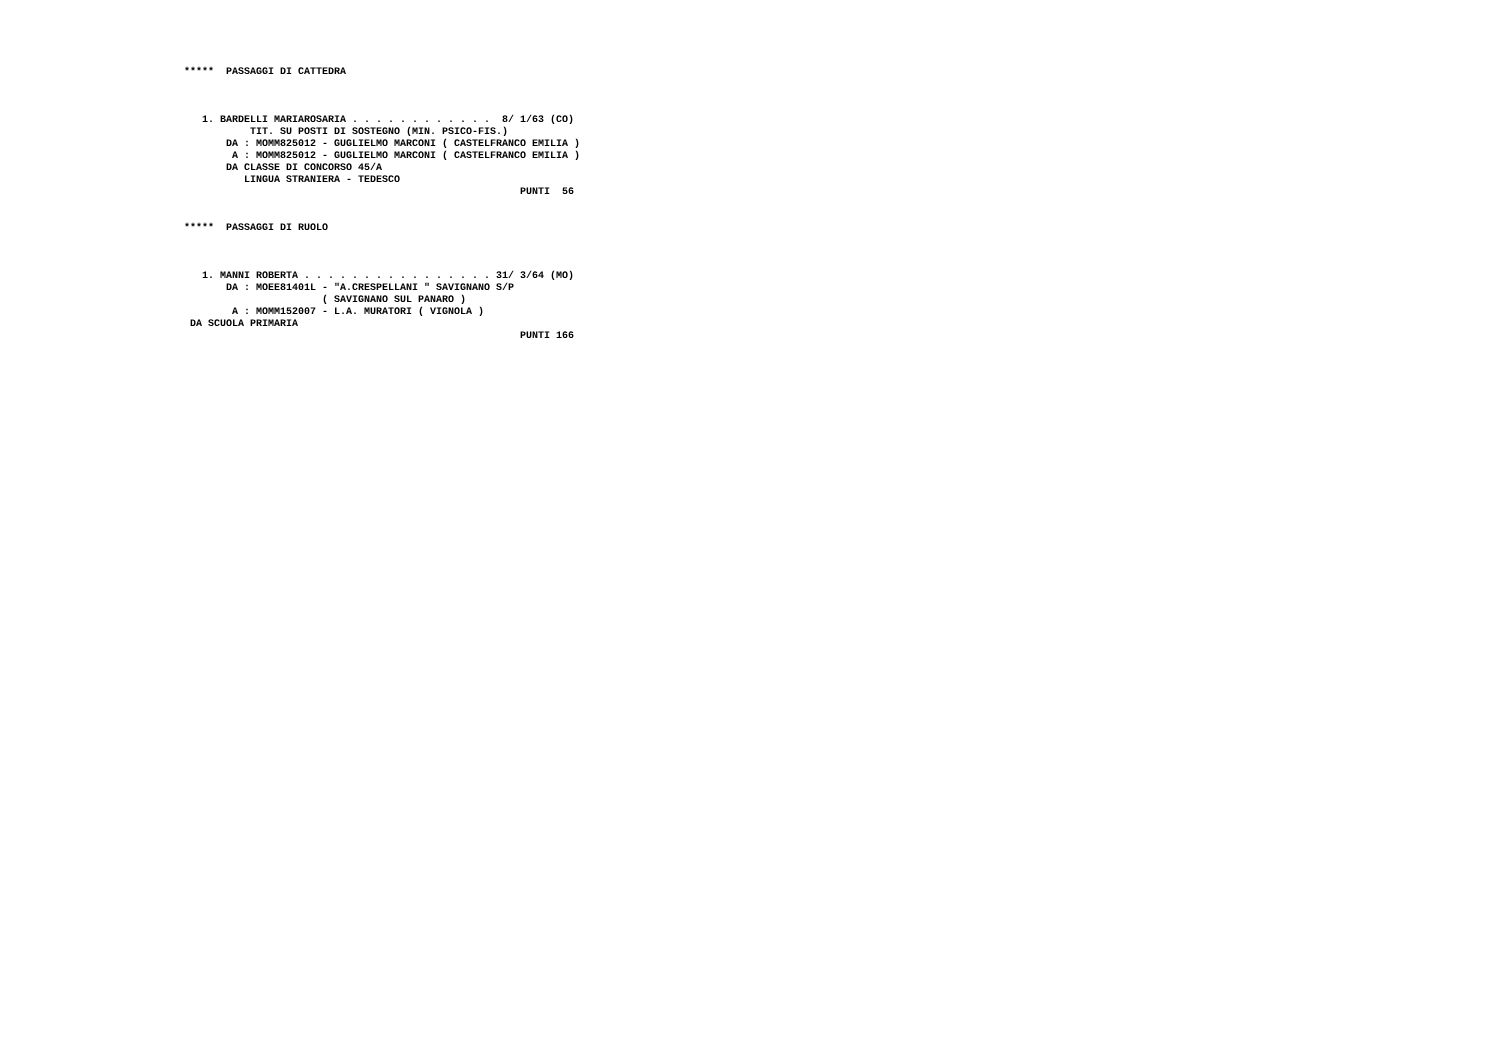*****  PASSAGGI DI CATTEDRA



   1. BARDELLI MARIAROSARIA . . . . . . . . . . . .  8/ 1/63 (CO)
           TIT. SU POSTI DI SOSTEGNO (MIN. PSICO-FIS.)
       DA : MOMM825012 - GUGLIELMO MARCONI ( CASTELFRANCO EMILIA )
        A : MOMM825012 - GUGLIELMO MARCONI ( CASTELFRANCO EMILIA )
       DA CLASSE DI CONCORSO 45/A
          LINGUA STRANIERA - TEDESCO
                                                        PUNTI  56


*****  PASSAGGI DI RUOLO



   1. MANNI ROBERTA . . . . . . . . . . . . . . . . 31/ 3/64 (MO)
       DA : MOEE81401L - "A.CRESPELLANI " SAVIGNANO S/P
                       ( SAVIGNANO SUL PANARO )
        A : MOMM152007 - L.A. MURATORI ( VIGNOLA )
 DA SCUOLA PRIMARIA
                                                        PUNTI 166